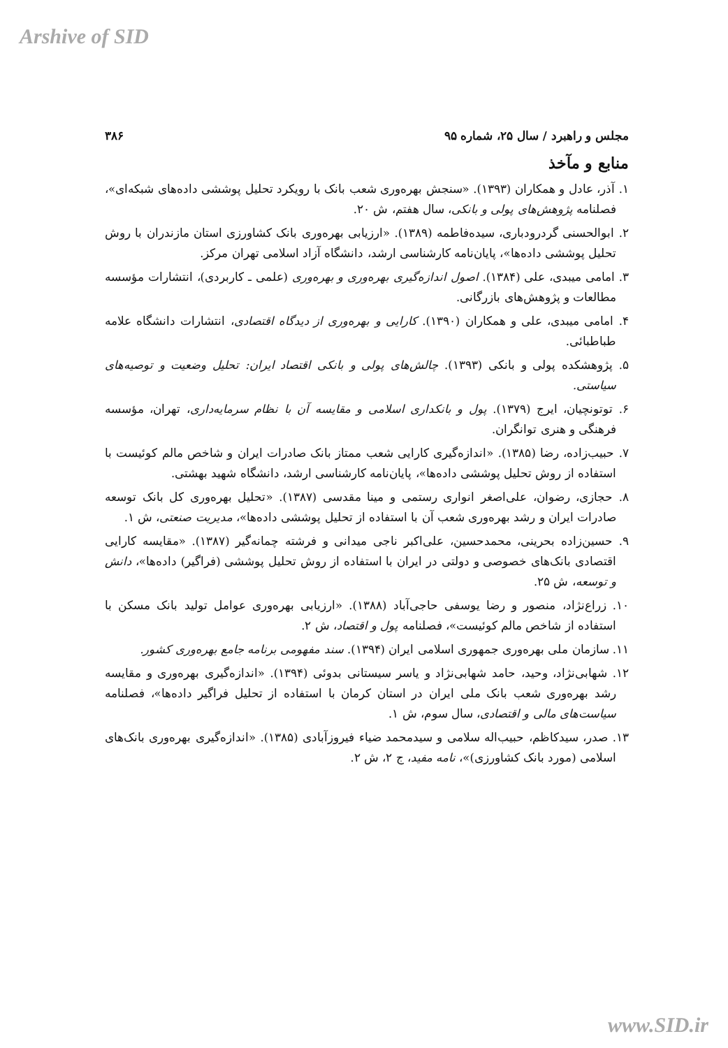Arshive of SID
مجلس و راهبرد / سال ۲۵، شماره ۹۵ ۳۸۶
منابع و مآخذ
۱. آذر، عادل و همکاران (۱۳۹۳). «سنجش بهره‌وری شعب بانک با رویکرد تحلیل پوششی داده‌های شبکه‌ای»، فصلنامه پژوهش‌های پولی و بانکی، سال هفتم، ش ۲۰.
۲. ابوالحسنی گردرودباری، سیده‌فاطمه (۱۳۸۹). «ارزیابی بهره‌وری بانک کشاورزی استان مازندران با روش تحلیل پوششی داده‌ها»، پایان‌نامه کارشناسی ارشد، دانشگاه آزاد اسلامی تهران مرکز.
۳. امامی میبدی، علی (۱۳۸۴). اصول اندازه‌گیری بهره‌وری و بهره‌وری (علمی ـ کاربردی)، انتشارات مؤسسه مطالعات و پژوهش‌های بازرگانی.
۴. امامی میبدی، علی و همکاران (۱۳۹۰). کارایی و بهره‌وری از دیدگاه اقتصادی، انتشارات دانشگاه علامه طباطبائی.
۵. پژوهشکده پولی و بانکی (۱۳۹۳). چالش‌های پولی و بانکی اقتصاد ایران: تحلیل وضعیت و توصیه‌های سیاستی.
۶. توتونچیان، ایرج (۱۳۷۹). پول و بانکداری اسلامی و مقایسه آن با نظام سرمایه‌داری، تهران، مؤسسه فرهنگی و هنری توانگران.
۷. حبیب‌زاده، رضا (۱۳۸۵). «اندازه‌گیری کارایی شعب ممتاز بانک صادرات ایران و شاخص مالم کوئیست با استفاده از روش تحلیل پوششی داده‌ها»، پایان‌نامه کارشناسی ارشد، دانشگاه شهید بهشتی.
۸. حجازی، رضوان، علی‌اصغر انواری رستمی و مینا مقدسی (۱۳۸۷). «تحلیل بهره‌وری کل بانک توسعه صادرات ایران و رشد بهره‌وری شعب آن با استفاده از تحلیل پوششی داده‌ها»، مدیریت صنعتی، ش ۱.
۹. حسین‌زاده بحرینی، محمدحسین، علی‌اکبر ناجی میدانی و فرشته چمانه‌گیر (۱۳۸۷). «مقایسه کارایی اقتصادی بانک‌های خصوصی و دولتی در ایران با استفاده از روش تحلیل پوششی (فراگیر) داده‌ها»، دانش و توسعه، ش ۲۵.
۱۰. زراع‌نژاد، منصور و رضا یوسفی حاجی‌آباد (۱۳۸۸). «ارزیابی بهره‌وری عوامل تولید بانک مسکن با استفاده از شاخص مالم کوئیست»، فصلنامه پول و اقتصاد، ش ۲.
۱۱. سازمان ملی بهره‌وری جمهوری اسلامی ایران (۱۳۹۴). سند مفهومی برنامه جامع بهره‌وری کشور.
۱۲. شهابی‌نژاد، وحید، حامد شهابی‌نژاد و یاسر سیستانی بدوئی (۱۳۹۴). «اندازه‌گیری بهره‌وری و مقایسه رشد بهره‌وری شعب بانک ملی ایران در استان کرمان با استفاده از تحلیل فراگیر داده‌ها»، فصلنامه سیاست‌های مالی و اقتصادی، سال سوم، ش ۱.
۱۳. صدر، سیدکاظم، حبیب‌اله سلامی و سیدمحمد ضیاء فیروزآبادی (۱۳۸۵). «اندازه‌گیری بهره‌وری بانک‌های اسلامی (مورد بانک کشاورزی)»، نامه مفید، ج ۲، ش ۲.
www.SID.ir